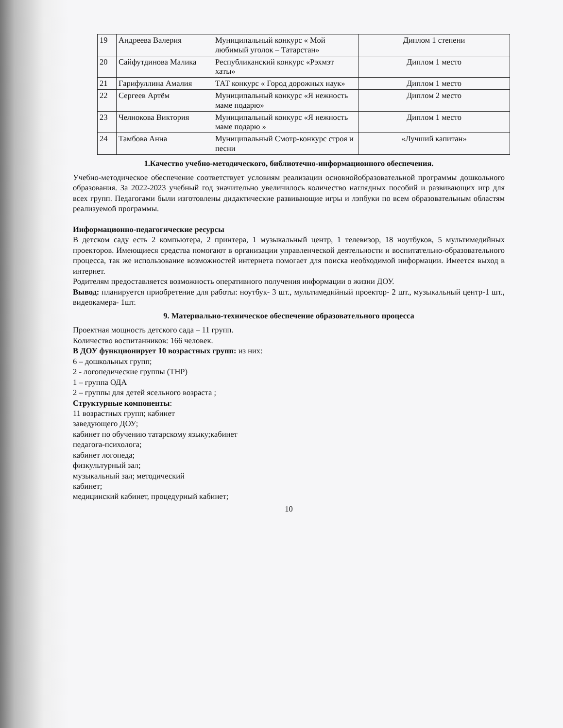| 19 | Андреева Валерия | Муниципальный конкурс « Мой любимый уголок – Татарстан» | Диплом 1 степени |
| 20 | Сайфутдинова Малика | Республиканский конкурс «Рэхмэт хаты» | Диплом 1 место |
| 21 | Гарифуллина Амалия | ТАТ конкурс « Город дорожных наук» | Диплом 1 место |
| 22 | Сергеев Артём | Муниципальный конкурс «Я нежность маме подарю» | Диплом 2 место |
| 23 | Челнокова Виктория | Муниципальный конкурс «Я нежность маме подарю » | Диплом 1 место |
| 24 | Тамбова Анна | Муниципальный Смотр-конкурс строя и песни | «Лучший капитан» |
1.Качество учебно-методического, библиотечно-информационного обеспечения.
Учебно-методическое обеспечение соответствует условиям реализации основнойобразовательной программы дошкольного образования. За 2022-2023 учебный год значительно увеличилось количество наглядных пособий и развивающих игр для всех групп. Педагогами были изготовлены дидактические развивающие игры и лэпбуки по всем образовательным областям реализуемой программы.
Информационно-педагогические ресурсы
В детском саду есть 2 компьютера, 2 принтера, 1 музыкальный центр, 1 телевизор, 18 ноутбуков, 5 мультимедийных проекторов. Имеющиеся средства помогают в организации управленческой деятельности и воспитательно-образовательного процесса, так же использование возможностей интернета помогает для поиска необходимой информации. Имеется выход в интернет.
Родителям предоставляется возможность оперативного получения информации о жизни ДОУ.
Вывод: планируется приобретение для работы: ноутбук- 3 шт., мультимедийный проектор- 2 шт., музыкальный центр-1 шт., видеокамера- 1шт.
9. Материально-техническое обеспечение образовательного процесса
Проектная мощность детского сада – 11 групп.
Количество воспитанников: 166 человек.
В ДОУ функционирует 10 возрастных групп: из них:
6 – дошкольных групп;
2 - логопедические группы (ТНР)
1 – группа ОДА
2 – группы для детей ясельного возраста ;
Структурные компоненты:
11 возрастных групп; кабинет
заведующего ДОУ;
кабинет по обучению татарскому языку;кабинет
педагога-психолога;
кабинет логопеда;
физкультурный зал;
музыкальный зал; методический
кабинет;
медицинский кабинет, процедурный кабинет;
10